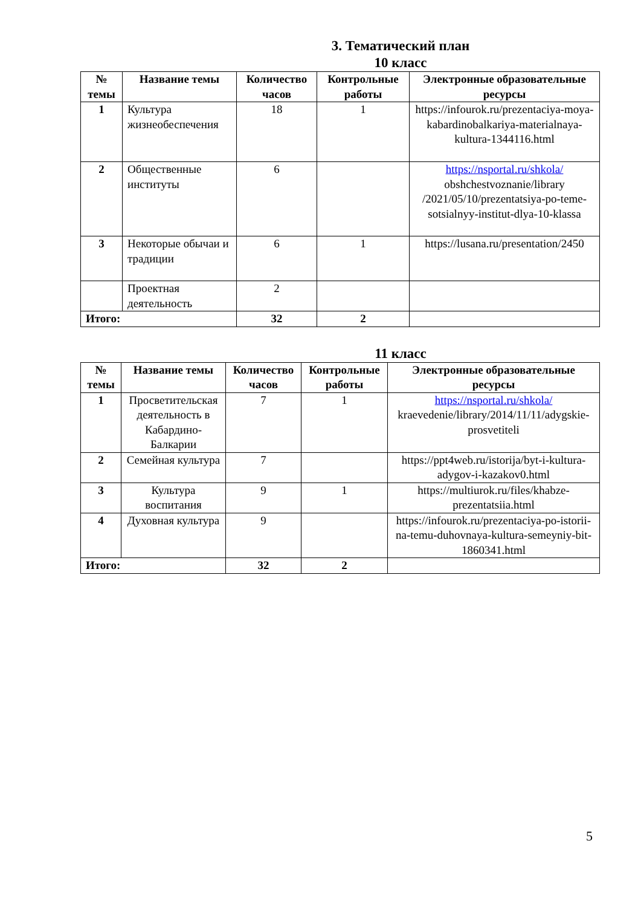3. Тематический план
10 класс
| № темы | Название темы | Количество часов | Контрольные работы | Электронные образовательные ресурсы |
| --- | --- | --- | --- | --- |
| 1 | Культура жизнеобеспечения | 18 | 1 | https://infourok.ru/prezentaciya-moya-kabardinobalkariya-materialnaya-kultura-1344116.html |
| 2 | Общественные институты | 6 | | https://nsportal.ru/shkola/ obshchestvoznanie/library /2021/05/10/prezentatsiya-po-teme-sotsialnyy-institut-dlya-10-klassa |
| 3 | Некоторые обычаи и традиции | 6 | 1 | https://lusana.ru/presentation/2450 |
| | Проектная деятельность | 2 | | |
| Итого: | | 32 | 2 | |
11 класс
| № темы | Название темы | Количество часов | Контрольные работы | Электронные образовательные ресурсы |
| --- | --- | --- | --- | --- |
| 1 | Просветительская деятельность в Кабардино-Балкарии | 7 | 1 | https://nsportal.ru/shkola/ kraevedenie/library/2014/11/11/adygskie-prosvetiteli |
| 2 | Семейная культура | 7 | | https://ppt4web.ru/istorija/byt-i-kultura-adygov-i-kazakov0.html |
| 3 | Культура воспитания | 9 | 1 | https://multiurok.ru/files/khabze-prezentatsiia.html |
| 4 | Духовная культура | 9 | | https://infourok.ru/prezentaciya-po-istorii-na-temu-duhovnaya-kultura-semeyniy-bit-1860341.html |
| Итого: | | 32 | 2 | |
5